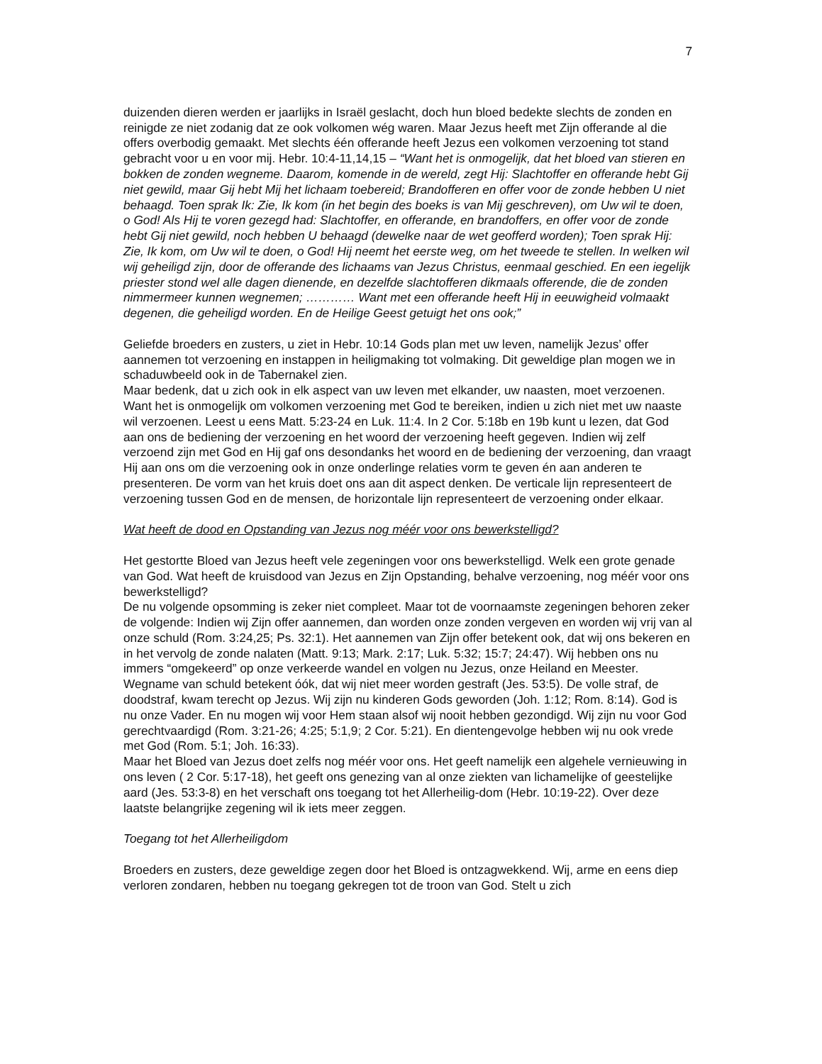7
duizenden dieren werden er jaarlijks in Israël geslacht, doch hun bloed bedekte slechts de zonden en reinigde ze niet zodanig dat ze ook volkomen wég waren. Maar Jezus heeft met Zijn offerande al die offers overbodig gemaakt. Met slechts één offerande heeft Jezus een volkomen verzoening tot stand gebracht voor u en voor mij. Hebr. 10:4-11,14,15 – “Want het is onmogelijk, dat het bloed van stieren en bokken de zonden wegneme. Daarom, komende in de wereld, zegt Hij: Slachtoffer en offerande hebt Gij niet gewild, maar Gij hebt Mij het lichaam toebereid; Brandofferen en offer voor de zonde hebben U niet behaagd. Toen sprak Ik: Zie, Ik kom (in het begin des boeks is van Mij geschreven), om Uw wil te doen, o God! Als Hij te voren gezegd had: Slachtoffer, en offerande, en brandoffers, en offer voor de zonde hebt Gij niet gewild, noch hebben U behaagd (dewelke naar de wet geofferd worden); Toen sprak Hij: Zie, Ik kom, om Uw wil te doen, o God! Hij neemt het eerste weg, om het tweede te stellen. In welken wil wij geheiligd zijn, door de offerande des lichaams van Jezus Christus, eenmaal geschied. En een iegelijk priester stond wel alle dagen dienende, en dezelfde slachtofferen dikmaals offerende, die de zonden nimmermeer kunnen wegnemen; ………… Want met een offerande heeft Hij in eeuwigheid volmaakt degenen, die geheiligd worden. En de Heilige Geest getuigt het ons ook;”
Geliefde broeders en zusters, u ziet in Hebr. 10:14 Gods plan met uw leven, namelijk Jezus’ offer aannemen tot verzoening en instappen in heiligmaking tot volmaking. Dit geweldige plan mogen we in schaduwbeeld ook in de Tabernakel zien.
Maar bedenk, dat u zich ook in elk aspect van uw leven met elkander, uw naasten, moet verzoenen. Want het is onmogelijk om volkomen verzoening met God te bereiken, indien u zich niet met uw naaste wil verzoenen. Leest u eens Matt. 5:23-24 en Luk. 11:4. In 2 Cor. 5:18b en 19b kunt u lezen, dat God aan ons de bediening der verzoening en het woord der verzoening heeft gegeven. Indien wij zelf verzoend zijn met God en Hij gaf ons desondanks het woord en de bediening der verzoening, dan vraagt Hij aan ons om die verzoening ook in onze onderlinge relaties vorm te geven én aan anderen te presenteren. De vorm van het kruis doet ons aan dit aspect denken. De verticale lijn representeert de verzoening tussen God en de mensen, de horizontale lijn representeert de verzoening onder elkaar.
Wat heeft de dood en Opstanding van Jezus nog méér voor ons bewerkstelligd?
Het gestortte Bloed van Jezus heeft vele zegeningen voor ons bewerkstelligd. Welk een grote genade van God. Wat heeft de kruisdood van Jezus en Zijn Opstanding, behalve verzoening, nog méér voor ons bewerkstelligd?
De nu volgende opsomming is zeker niet compleet. Maar tot de voornaamste zegeningen behoren zeker de volgende: Indien wij Zijn offer aannemen, dan worden onze zonden vergeven en worden wij vrij van al onze schuld (Rom. 3:24,25; Ps. 32:1). Het aannemen van Zijn offer betekent ook, dat wij ons bekeren en in het vervolg de zonde nalaten (Matt. 9:13; Mark. 2:17; Luk. 5:32; 15:7; 24:47). Wij hebben ons nu immers “omgekeerd” op onze verkeerde wandel en volgen nu Jezus, onze Heiland en Meester. Wegname van schuld betekent óók, dat wij niet meer worden gestraft (Jes. 53:5). De volle straf, de doodstraf, kwam terecht op Jezus. Wij zijn nu kinderen Gods geworden (Joh. 1:12; Rom. 8:14). God is nu onze Vader. En nu mogen wij voor Hem staan alsof wij nooit hebben gezondigd. Wij zijn nu voor God gerechtvaardigd (Rom. 3:21-26; 4:25; 5:1,9; 2 Cor. 5:21). En dientengevolge hebben wij nu ook vrede met God (Rom. 5:1; Joh. 16:33).
Maar het Bloed van Jezus doet zelfs nog méér voor ons. Het geeft namelijk een algehele vernieuwing in ons leven ( 2 Cor. 5:17-18), het geeft ons genezing van al onze ziekten van lichamelijke of geestelijke aard (Jes. 53:3-8) en het verschaft ons toegang tot het Allerheilig-dom (Hebr. 10:19-22). Over deze laatste belangrijke zegening wil ik iets meer zeggen.
Toegang tot het Allerheiligdom
Broeders en zusters, deze geweldige zegen door het Bloed is ontzagwekkend. Wij, arme en eens diep verloren zondaren, hebben nu toegang gekregen tot de troon van God. Stelt u zich